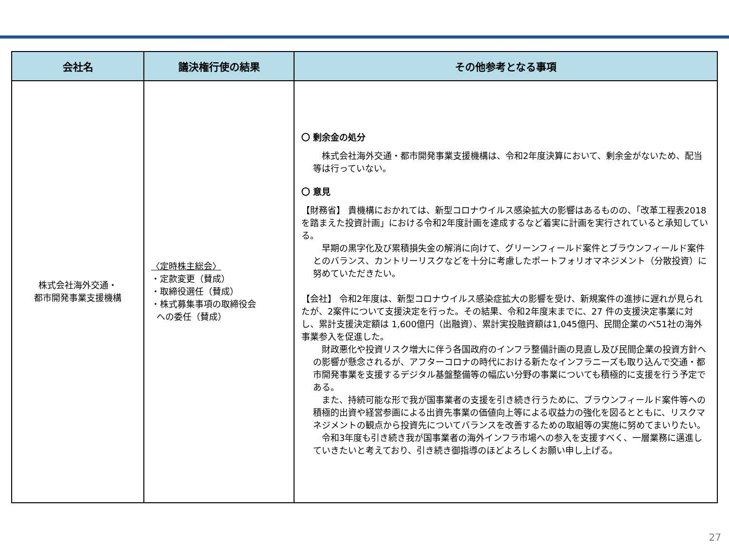| 会社名 | 議決権行使の結果 | その他参考となる事項 |
| --- | --- | --- |
| 株式会社海外交通・ 都市開発事業支援機構 | 〈定時株主総会〉 ・定款変更（賛成） ・取締役選任（賛成） ・株式募集事項の取締役会 への委任（賛成） | 〇 剰余金の処分 株式会社海外交通・都市開発事業支援機構は、令和2年度決算において、剰余金がないため、配当等は行っていない。 〇 意見 【財務省】 貴機構におかれては、新型コロナウイルス感染拡大の影響はあるものの、「改革工程表2018を踏まえた投資計画」における令和2年度計画を達成するなど着実に計画を実行されていると承知している。 早期の黒字化及び累積損失金の解消に向けて、グリーンフィールド案件とブラウンフィールド案件とのバランス、カントリーリスクなどを十分に考慮したポートフォリオマネジメント（分散投資）に努めていただきたい。 【会社】 令和2年度は、新型コロナウイルス感染症拡大の影響を受け、新規案件の進捗に遅れが見られたが、2案件について支援決定を行った。その結果、令和2年度末までに、27 件の支援決定事業に対し、累計支援決定額は 1,600億円（出融資）、累計実投融資額は1,045億円、民間企業のべ51社の海外事業参入を促進した。 財政悪化や投資リスク増大に伴う各国政府のインフラ整備計画の見直し及び民間企業の投資方針への影響が懸念されるが、アフターコロナの時代における新たなインフラニーズも取り込んで交通・都市開発事業を支援するデジタル基盤整備等の幅広い分野の事業についても積極的に支援を行う予定である。 また、持続可能な形で我が国事業者の支援を引き続き行うために、ブラウンフィールド案件等への積極的出資や経営参画による出資先事業の価値向上等による収益力の強化を図るとともに、リスクマネジメントの観点から投資先についてバランスを改善するための取組等の実施に努めてまいりたい。 令和3年度も引き続き我が国事業者の海外インフラ市場への参入を支援すべく、一層業務に邁進していきたいと考えており、引き続き御指導のほどよろしくお願い申し上げる。 |
27